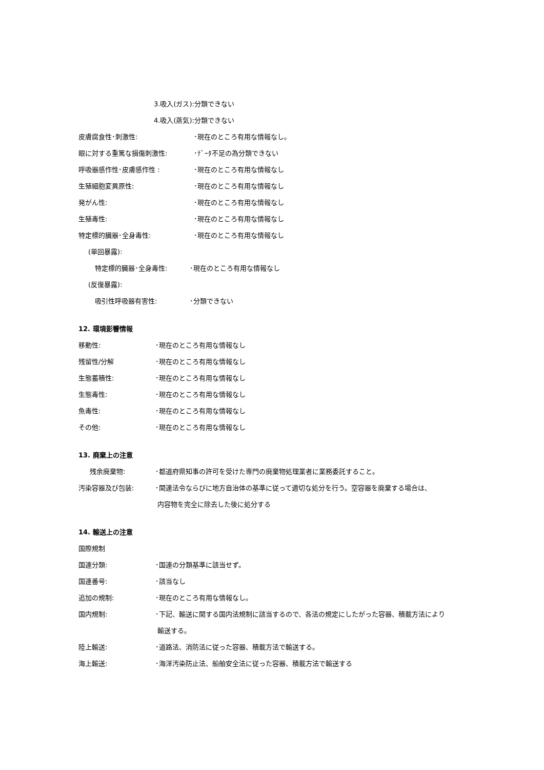3.吸入(ガス):分類できない
4.吸入(蒸気):分類できない
皮膚腐食性･刺激性: ･現在のところ有用な情報なし。
眼に対する重篤な損傷刺激性: ･ﾃﾞｰﾀ不足の為分類できない
呼吸器感作性･皮膚感作性 : ･現在のところ有用な情報なし
生殖細胞変異原性: ･現在のところ有用な情報なし
発がん性: ･現在のところ有用な情報なし
生殖毒性: ･現在のところ有用な情報なし
特定標的臓器･全身毒性: ･現在のところ有用な情報なし
(単回暴露):
特定標的臓器･全身毒性: ･現在のところ有用な情報なし
(反復暴露):
吸引性呼吸器有害性: ･分類できない
12. 環境影響情報
移動性: ･現在のところ有用な情報なし
残留性/分解 ･現在のところ有用な情報なし
生態蓄積性: ･現在のところ有用な情報なし
生態毒性: ･現在のところ有用な情報なし
魚毒性: ･現在のところ有用な情報なし
その他: ･現在のところ有用な情報なし
13. 廃棄上の注意
残余廃棄物: ･都道府県知事の許可を受けた専門の廃棄物処理業者に業務委託すること。
汚染容器及び包装: ･関連法令ならびに地方自治体の基準に従って適切な処分を行う。空容器を廃棄する場合は、
内容物を完全に除去した後に処分する
14. 輸送上の注意
国際規制
国連分類: ･国連の分類基準に該当せず。
国連番号: ･該当なし
追加の規制: ･現在のところ有用な情報なし。
国内規制: ･下記、輸送に関する国内法規制に該当するので、各法の規定にしたがった容器、積載方法により
輸送する。
陸上輸送: ･道路法、消防法に従った容器、積載方法で輸送する。
海上輸送: ･海洋汚染防止法、船舶安全法に従った容器、積載方法で輸送する